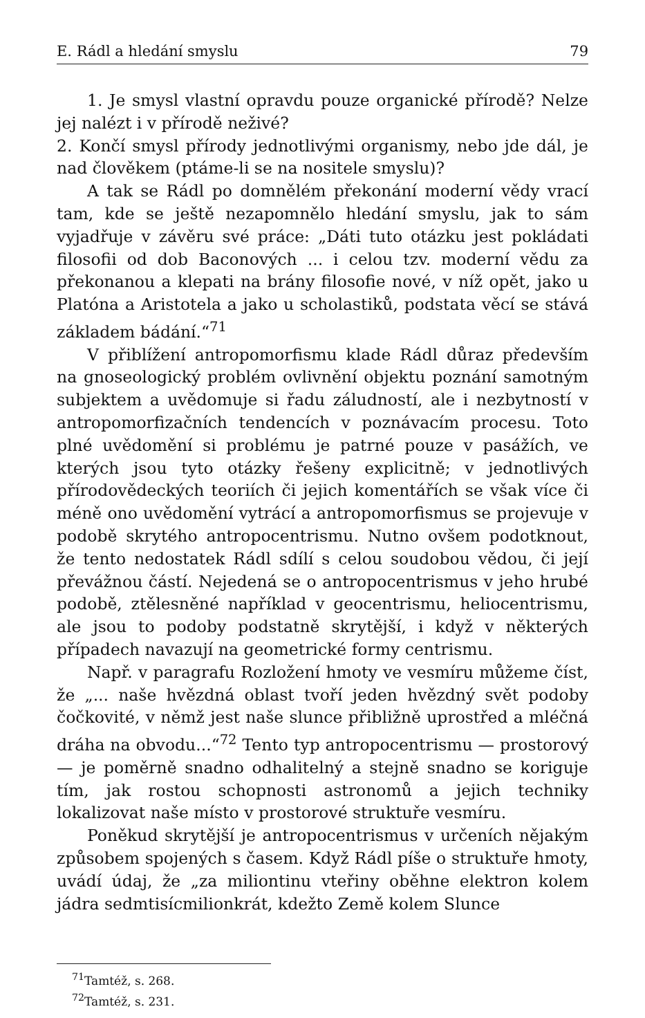E. Rádl a hledání smyslu 79
1. Je smysl vlastní opravdu pouze organické přírodě? Nelze jej nalézt i v přírodě neživé?
2. Končí smysl přírody jednotlivými organismy, nebo jde dál, je nad člověkem (ptáme-li se na nositele smyslu)?
A tak se Rádl po domnělém překonání moderní vědy vrací tam, kde se ještě nezapomnělo hledání smyslu, jak to sám vyjadřuje v závěru své práce: „Dáti tuto otázku jest pokládati filosofii od dob Baconových ... i celou tzv. moderní vědu za překonanou a klepati na brány filosofie nové, v níž opět, jako u Platóna a Aristotela a jako u scholastiků, podstata věcí se stává základem bádání.“<sup>71</sup>
V přiblížení antropomorfismu klade Rádl důraz především na gnoseologický problém ovlivnění objektu poznání samotným subjektem a uvědomuje si řadu záludností, ale i nezbytností v antropomorfizačních tendencích v poznávacím procesu. Toto plné uvědomění si problému je patrné pouze v pasážích, ve kterých jsou tyto otázky řešeny explicitně; v jednotlivých přírodovědeckých teoriích či jejich komentářích se však více či méně ono uvědomění vytrácí a antropomorfismus se projevuje v podobě skrytého antropocentrismu. Nutno ovšem podotknout, že tento nedostatek Rádl sdílí s celou soudobou vědou, či její převážnou částí. Nejedená se o antropocentrismus v jeho hrubé podobě, ztělesněné například v geocentrismu, heliocentrismu, ale jsou to podoby podstatně skrytější, i když v některých případech navazují na geometrické formy centrismu.
Např. v paragrafu Rozložení hmoty ve vesmíru můžeme číst, že „... naše hvězdná oblast tvoří jeden hvězdný svět podoby čočkovité, v němž jest naše slunce přibližně uprostřed a mléčná dráha na obvodu...“<sup>72</sup> Tento typ antropocentrismu — prostorový — je poměrně snadno odhalitelný a stejně snadno se koriguje tím, jak rostou schopnosti astronomů a jejich techniky lokalizovat naše místo v prostorové struktuře vesmíru.
Poněkud skrytější je antropocentrismus v určeních nějakým způsobem spojených s časem. Když Rádl píše o struktuře hmoty, uvádí údaj, že „za miliontinu vteřiny oběhne elektron kolem jádra sedmtisícmilionkrát, kdežto Země kolem Slunce
<sup>71</sup> Tamtéž, s. 268.
<sup>72</sup> Tamtéž, s. 231.